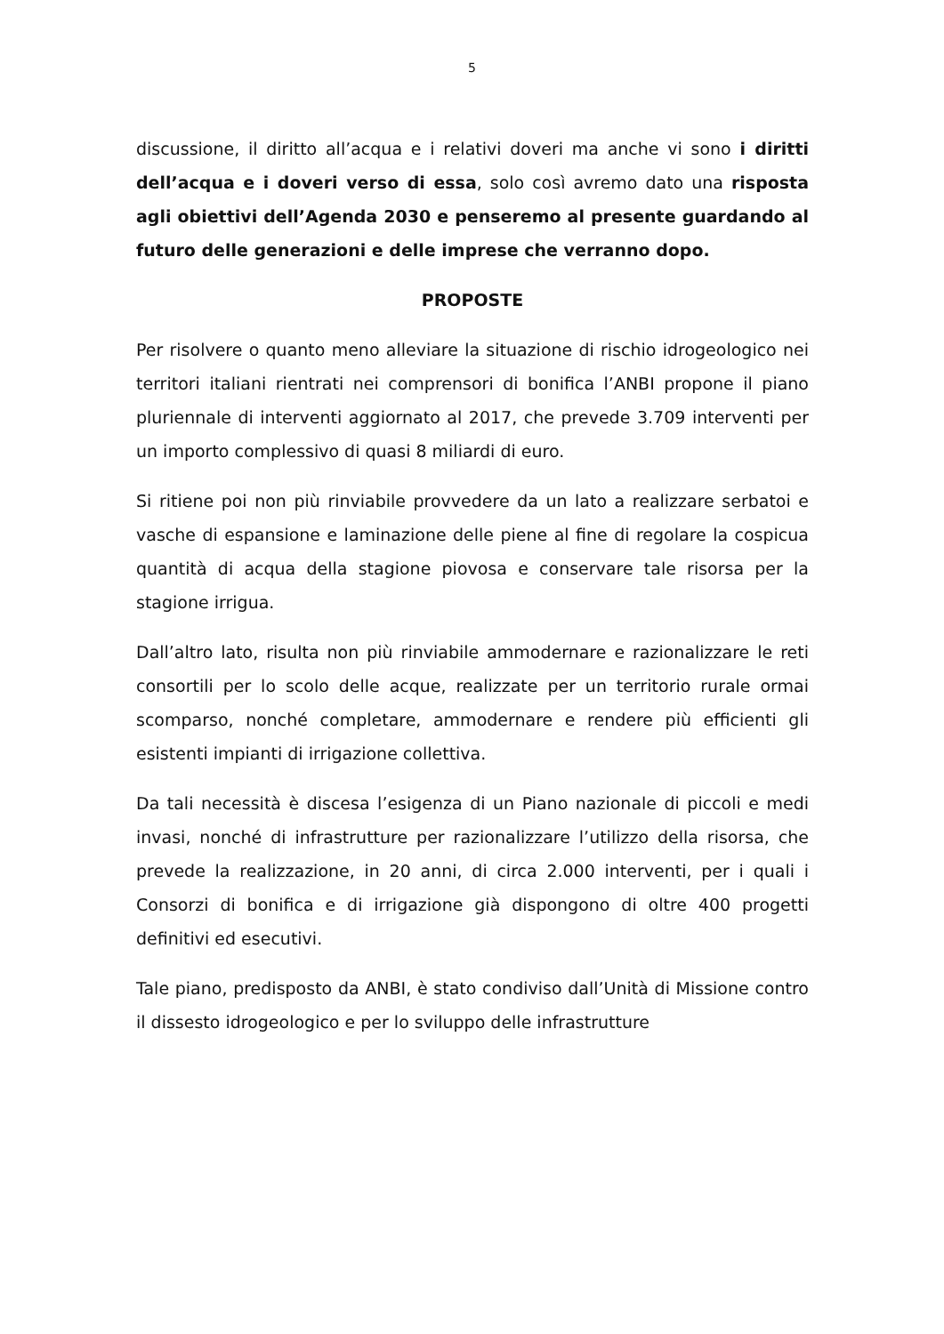5
discussione, il diritto all’acqua e i relativi doveri ma anche vi sono i diritti dell’acqua e i doveri verso di essa, solo così avremo dato una risposta agli obiettivi dell’Agenda 2030 e penseremo al presente guardando al futuro delle generazioni e delle imprese che verranno dopo.
PROPOSTE
Per risolvere o quanto meno alleviare la situazione di rischio idrogeologico nei territori italiani rientrati nei comprensori di bonifica l’ANBI propone il piano pluriennale di interventi aggiornato al 2017, che prevede 3.709 interventi per un importo complessivo di quasi 8 miliardi di euro.
Si ritiene poi non più rinviabile provvedere da un lato a realizzare serbatoi e vasche di espansione e laminazione delle piene al fine di regolare la cospicua quantità di acqua della stagione piovosa e conservare tale risorsa per la stagione irrigua.
Dall’altro lato, risulta non più rinviabile ammodernare e razionalizzare le reti consortili per lo scolo delle acque, realizzate per un territorio rurale ormai scomparso, nonché completare, ammodernare e rendere più efficienti gli esistenti impianti di irrigazione collettiva.
Da tali necessità è discesa l’esigenza di un Piano nazionale di piccoli e medi invasi, nonché di infrastrutture per razionalizzare l’utilizzo della risorsa, che prevede la realizzazione, in 20 anni, di circa 2.000 interventi, per i quali i Consorzi di bonifica e di irrigazione già dispongono di oltre 400 progetti definitivi ed esecutivi.
Tale piano, predisposto da ANBI, è stato condiviso dall’Unità di Missione contro il dissesto idrogeologico e per lo sviluppo delle infrastrutture